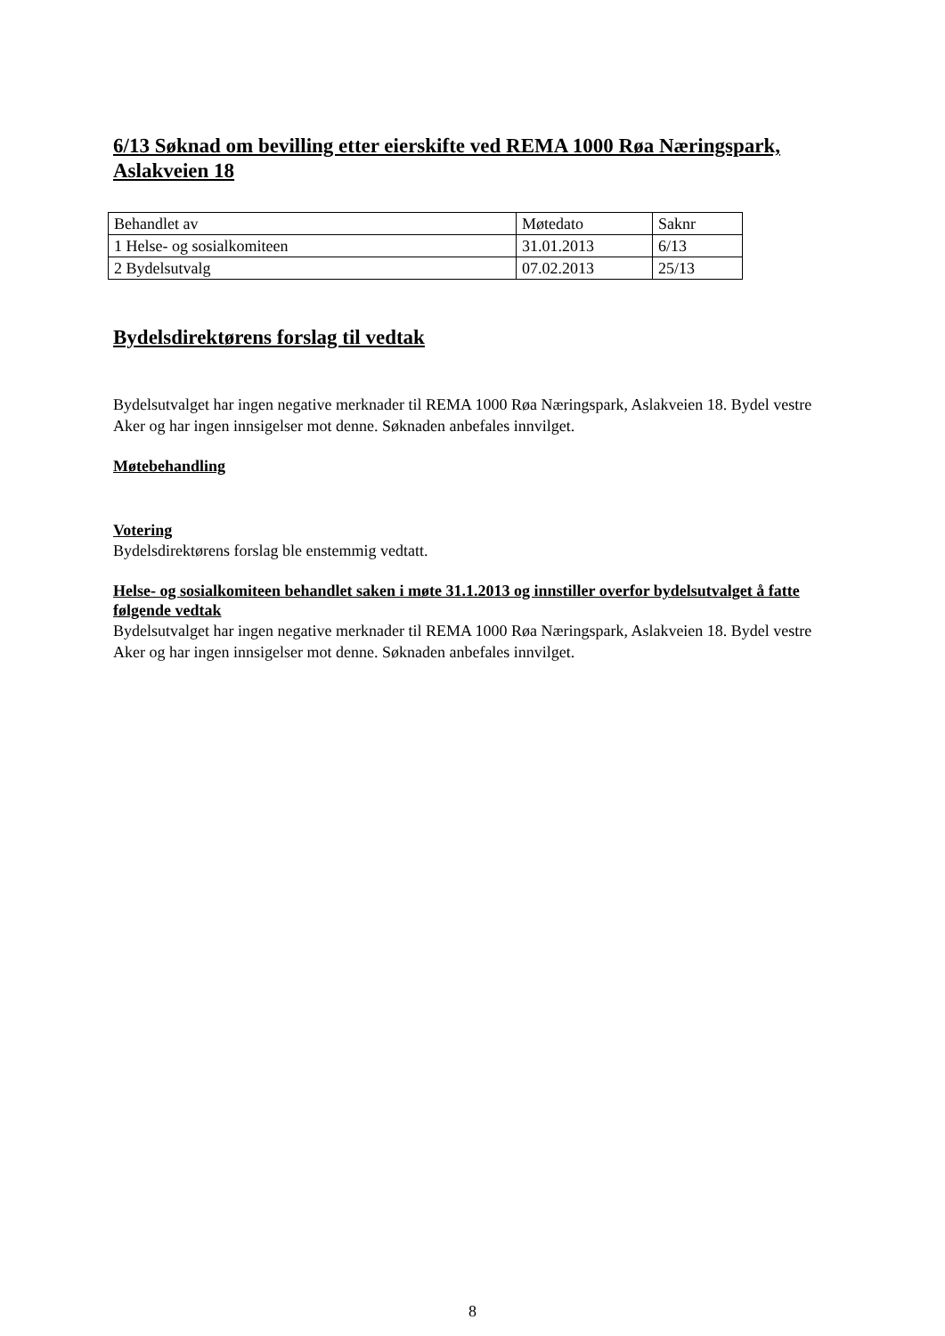6/13 Søknad om bevilling etter eierskifte ved REMA 1000 Røa Næringspark, Aslakveien 18
| Behandlet av | Møtedato | Saknr |
| 1 Helse- og sosialkomiteen | 31.01.2013 | 6/13 |
| 2 Bydelsutvalg | 07.02.2013 | 25/13 |
Bydelsdirektørens forslag til vedtak
Bydelsutvalget har ingen negative merknader til REMA 1000 Røa Næringspark, Aslakveien 18. Bydel vestre Aker og har ingen innsigelser mot denne. Søknaden anbefales innvilget.
Møtebehandling
Votering
Bydelsdirektørens forslag ble enstemmig vedtatt.
Helse- og sosialkomiteen behandlet saken i møte 31.1.2013 og innstiller overfor bydelsutvalget å fatte følgende vedtak
Bydelsutvalget har ingen negative merknader til REMA 1000 Røa Næringspark, Aslakveien 18. Bydel vestre Aker og har ingen innsigelser mot denne. Søknaden anbefales innvilget.
8